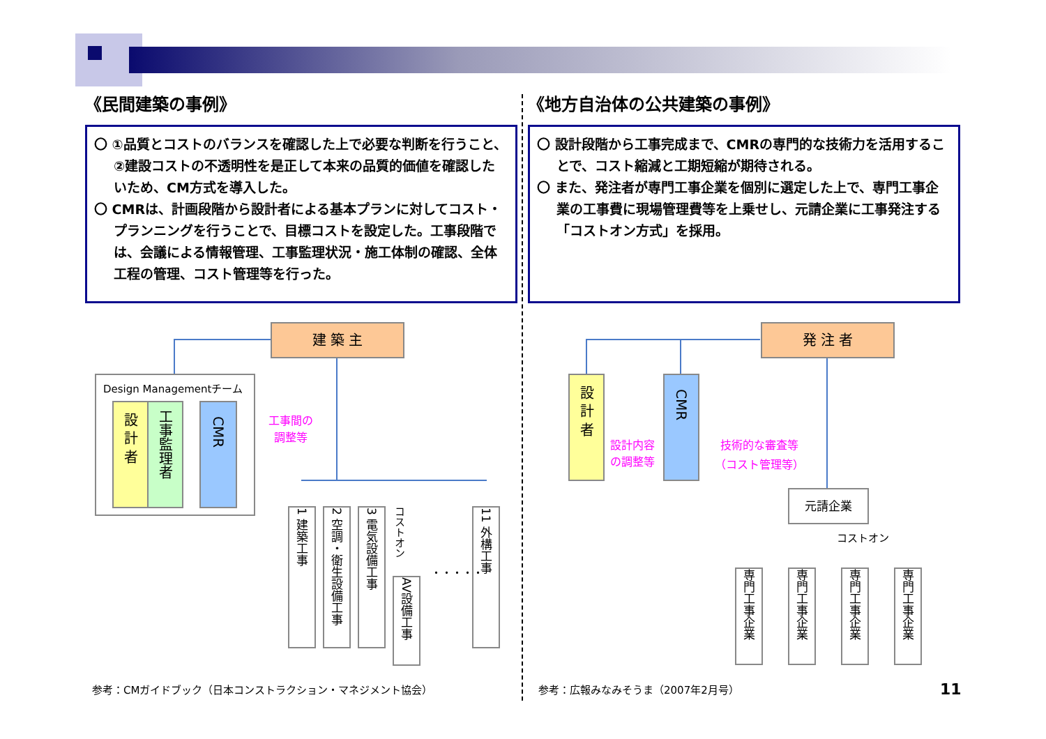《民間建築の事例》
〇 ①品質とコストのバランスを確認した上で必要な判断を行うこと、②建設コストの不透明性を是正して本来の品質的価値を確認したいため、CM方式を導入した。
〇 CMRは、計画段階から設計者による基本プランに対してコスト・プランニングを行うことで、目標コストを設定した。工事段階では、会議による情報管理、工事監理状況・施工体制の確認、全体工程の管理、コスト管理等を行った。
《地方自治体の公共建築の事例》
〇 設計段階から工事完成まで、CMRの専門的な技術力を活用することで、コスト縮減と工期短縮が期待される。
〇 また、発注者が専門工事企業を個別に選定した上で、専門工事企業の工事費に現場管理費等を上乗せし、元請企業に工事発注する「コストオン方式」を採用。
建 築 主
Design Managementチーム
設 計 者
工事監理者
CMR
工事間の
調整等
1 建築工事
2 空調・衛生設備工事
3 電気設備工事
コストオン
AV設備工事
・・・・・
11 外構工事
発 注 者
設 計 者
CMR
設計内容
の調整等
技術的な審査等
（コスト管理等）
元請企業
コストオン
専門工事企業
専門工事企業
専門工事企業
専門工事企業
参考：CMガイドブック（日本コンストラクション・マネジメント協会）
参考：広報みなみそうま（2007年2月号）
11